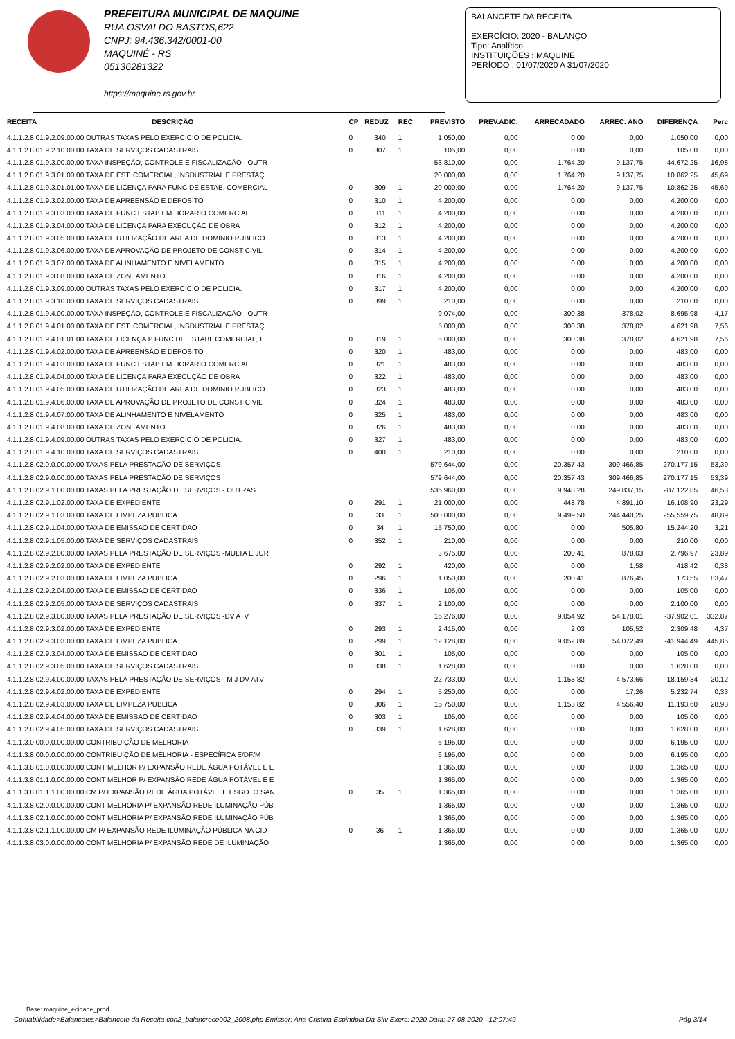PREFEITURA MUNICIPAL DE MAQUINE
RUA OSVALDO BASTOS,622
CNPJ: 94.436.342/0001-00
MAQUINÉ - RS
05136281322
https://maquine.rs.gov.br
BALANCETE DA RECEITA
EXERCÍCIO: 2020 - BALANÇO
Tipo: Analítico
INSTITUIÇÕES : MAQUINE
PERÍODO : 01/07/2020 A 31/07/2020
| RECEITA | DESCRIÇÃO | CP | REDUZ | REC | PREVISTO | PREV.ADIC. | ARRECADADO | ARREC. ANO | DIFERENÇA | Perc |
| --- | --- | --- | --- | --- | --- | --- | --- | --- | --- | --- |
| 4.1.1.2.8.01.9.2.09.00.00 OUTRAS TAXAS PELO EXERCICIO DE POLICIA. | | 0 | 340 | 1 | 1.050,00 | 0,00 | 0,00 | 0,00 | 1.050,00 | 0,00 |
| 4.1.1.2.8.01.9.2.10.00.00 TAXA DE SERVIÇOS CADASTRAIS | | 0 | 307 | 1 | 105,00 | 0,00 | 0,00 | 0,00 | 105,00 | 0,00 |
| 4.1.1.2.8.01.9.3.00.00.00 TAXA INSPEÇÃO, CONTROLE E FISCALIZAÇÃO - OUTR | | | | | 53.810,00 | 0,00 | 1.764,20 | 9.137,75 | 44.672,25 | 16,98 |
| 4.1.1.2.8.01.9.3.01.00.00 TAXA DE EST. COMERCIAL, INSDUSTRIAL E PRESTAÇ | | | | | 20.000,00 | 0,00 | 1.764,20 | 9.137,75 | 10.862,25 | 45,69 |
| 4.1.1.2.8.01.9.3.01.01.00 TAXA DE LICENÇA PARA FUNC DE ESTAB. COMERCIAL | | 0 | 309 | 1 | 20.000,00 | 0,00 | 1.764,20 | 9.137,75 | 10.862,25 | 45,69 |
| 4.1.1.2.8.01.9.3.02.00.00 TAXA DE APREENSÃO E DEPOSITO | | 0 | 310 | 1 | 4.200,00 | 0,00 | 0,00 | 0,00 | 4.200,00 | 0,00 |
| 4.1.1.2.8.01.9.3.03.00.00 TAXA DE FUNC ESTAB EM HORARIO COMERCIAL | | 0 | 311 | 1 | 4.200,00 | 0,00 | 0,00 | 0,00 | 4.200,00 | 0,00 |
| 4.1.1.2.8.01.9.3.04.00.00 TAXA DE LICENÇA PARA EXECUÇÃO DE OBRA | | 0 | 312 | 1 | 4.200,00 | 0,00 | 0,00 | 0,00 | 4.200,00 | 0,00 |
| 4.1.1.2.8.01.9.3.05.00.00 TAXA DE UTILIZAÇÃO DE AREA DE DOMINIO PUBLICO | | 0 | 313 | 1 | 4.200,00 | 0,00 | 0,00 | 0,00 | 4.200,00 | 0,00 |
| 4.1.1.2.8.01.9.3.06.00.00 TAXA DE APROVAÇÃO DE PROJETO DE CONST CIVIL | | 0 | 314 | 1 | 4.200,00 | 0,00 | 0,00 | 0,00 | 4.200,00 | 0,00 |
| 4.1.1.2.8.01.9.3.07.00.00 TAXA DE ALINHAMENTO E NIVELAMENTO | | 0 | 315 | 1 | 4.200,00 | 0,00 | 0,00 | 0,00 | 4.200,00 | 0,00 |
| 4.1.1.2.8.01.9.3.08.00.00 TAXA DE ZONEAMENTO | | 0 | 316 | 1 | 4.200,00 | 0,00 | 0,00 | 0,00 | 4.200,00 | 0,00 |
| 4.1.1.2.8.01.9.3.09.00.00 OUTRAS TAXAS PELO EXERCICIO DE POLICIA. | | 0 | 317 | 1 | 4.200,00 | 0,00 | 0,00 | 0,00 | 4.200,00 | 0,00 |
| 4.1.1.2.8.01.9.3.10.00.00 TAXA DE SERVIÇOS CADASTRAIS | | 0 | 399 | 1 | 210,00 | 0,00 | 0,00 | 0,00 | 210,00 | 0,00 |
| 4.1.1.2.8.01.9.4.00.00.00 TAXA INSPEÇÃO, CONTROLE E FISCALIZAÇÃO - OUTR | | | | | 9.074,00 | 0,00 | 300,38 | 378,02 | 8.695,98 | 4,17 |
| 4.1.1.2.8.01.9.4.01.00.00 TAXA DE EST. COMERCIAL, INSDUSTRIAL E PRESTAÇ | | | | | 5.000,00 | 0,00 | 300,38 | 378,02 | 4.621,98 | 7,56 |
| 4.1.1.2.8.01.9.4.01.01.00 TAXA DE LICENÇA P FUNC DE ESTABL COMERCIAL, I | | 0 | 319 | 1 | 5.000,00 | 0,00 | 300,38 | 378,02 | 4.621,98 | 7,56 |
| 4.1.1.2.8.01.9.4.02.00.00 TAXA DE APREENSÃO E DEPOSITO | | 0 | 320 | 1 | 483,00 | 0,00 | 0,00 | 0,00 | 483,00 | 0,00 |
| 4.1.1.2.8.01.9.4.03.00.00 TAXA DE FUNC ESTAB EM HORARIO COMERCIAL | | 0 | 321 | 1 | 483,00 | 0,00 | 0,00 | 0,00 | 483,00 | 0,00 |
| 4.1.1.2.8.01.9.4.04.00.00 TAXA DE LICENÇA PARA EXECUÇÃO DE OBRA | | 0 | 322 | 1 | 483,00 | 0,00 | 0,00 | 0,00 | 483,00 | 0,00 |
| 4.1.1.2.8.01.9.4.05.00.00 TAXA DE UTILIZAÇÃO DE AREA DE DOMINIO PUBLICO | | 0 | 323 | 1 | 483,00 | 0,00 | 0,00 | 0,00 | 483,00 | 0,00 |
| 4.1.1.2.8.01.9.4.06.00.00 TAXA DE APROVAÇÃO DE PROJETO DE CONST CIVIL | | 0 | 324 | 1 | 483,00 | 0,00 | 0,00 | 0,00 | 483,00 | 0,00 |
| 4.1.1.2.8.01.9.4.07.00.00 TAXA DE ALINHAMENTO E NIVELAMENTO | | 0 | 325 | 1 | 483,00 | 0,00 | 0,00 | 0,00 | 483,00 | 0,00 |
| 4.1.1.2.8.01.9.4.08.00.00 TAXA DE ZONEAMENTO | | 0 | 326 | 1 | 483,00 | 0,00 | 0,00 | 0,00 | 483,00 | 0,00 |
| 4.1.1.2.8.01.9.4.09.00.00 OUTRAS TAXAS PELO EXERCICIO DE POLICIA. | | 0 | 327 | 1 | 483,00 | 0,00 | 0,00 | 0,00 | 483,00 | 0,00 |
| 4.1.1.2.8.01.9.4.10.00.00 TAXA DE SERVIÇOS CADASTRAIS | | 0 | 400 | 1 | 210,00 | 0,00 | 0,00 | 0,00 | 210,00 | 0,00 |
| 4.1.1.2.8.02.0.0.00.00.00 TAXAS PELA PRESTAÇÃO DE SERVIÇOS | | | | | 579.644,00 | 0,00 | 20.357,43 | 309.466,85 | 270.177,15 | 53,39 |
| 4.1.1.2.8.02.9.0.00.00.00 TAXAS PELA PRESTAÇÃO DE SERVIÇOS | | | | | 579.644,00 | 0,00 | 20.357,43 | 309.466,85 | 270.177,15 | 53,39 |
| 4.1.1.2.8.02.9.1.00.00.00 TAXAS PELA PRESTAÇÃO DE SERVIÇOS - OUTRAS | | | | | 536.960,00 | 0,00 | 9.948,28 | 249.837,15 | 287.122,85 | 46,53 |
| 4.1.1.2.8.02.9.1.02.00.00 TAXA DE EXPEDIENTE | | 0 | 291 | 1 | 21.000,00 | 0,00 | 448,78 | 4.891,10 | 16.108,90 | 23,29 |
| 4.1.1.2.8.02.9.1.03.00.00 TAXA DE LIMPEZA PUBLICA | | 0 | 33 | 1 | 500.000,00 | 0,00 | 9.499,50 | 244.440,25 | 255.559,75 | 48,89 |
| 4.1.1.2.8.02.9.1.04.00.00 TAXA DE EMISSAO DE CERTIDAO | | 0 | 34 | 1 | 15.750,00 | 0,00 | 0,00 | 505,80 | 15.244,20 | 3,21 |
| 4.1.1.2.8.02.9.1.05.00.00 TAXA DE SERVIÇOS CADASTRAIS | | 0 | 352 | 1 | 210,00 | 0,00 | 0,00 | 0,00 | 210,00 | 0,00 |
| 4.1.1.2.8.02.9.2.00.00.00 TAXAS PELA PRESTAÇÃO DE SERVIÇOS -MULTA E JUR | | | | | 3.675,00 | 0,00 | 200,41 | 878,03 | 2.796,97 | 23,89 |
| 4.1.1.2.8.02.9.2.02.00.00 TAXA DE EXPEDIENTE | | 0 | 292 | 1 | 420,00 | 0,00 | 0,00 | 1,58 | 418,42 | 0,38 |
| 4.1.1.2.8.02.9.2.03.00.00 TAXA DE LIMPEZA PUBLICA | | 0 | 296 | 1 | 1.050,00 | 0,00 | 200,41 | 876,45 | 173,55 | 83,47 |
| 4.1.1.2.8.02.9.2.04.00.00 TAXA DE EMISSAO DE CERTIDAO | | 0 | 336 | 1 | 105,00 | 0,00 | 0,00 | 0,00 | 105,00 | 0,00 |
| 4.1.1.2.8.02.9.2.05.00.00 TAXA DE SERVIÇOS CADASTRAIS | | 0 | 337 | 1 | 2.100,00 | 0,00 | 0,00 | 0,00 | 2.100,00 | 0,00 |
| 4.1.1.2.8.02.9.3.00.00.00 TAXAS PELA PRESTAÇÃO DE SERVIÇOS -DV ATV | | | | | 16.276,00 | 0,00 | 9.054,92 | 54.178,01 | -37.902,01 | 332,87 |
| 4.1.1.2.8.02.9.3.02.00.00 TAXA DE EXPEDIENTE | | 0 | 293 | 1 | 2.415,00 | 0,00 | 2,03 | 105,52 | 2.309,48 | 4,37 |
| 4.1.1.2.8.02.9.3.03.00.00 TAXA DE LIMPEZA PUBLICA | | 0 | 299 | 1 | 12.128,00 | 0,00 | 9.052,89 | 54.072,49 | -41.944,49 | 445,85 |
| 4.1.1.2.8.02.9.3.04.00.00 TAXA DE EMISSAO DE CERTIDAO | | 0 | 301 | 1 | 105,00 | 0,00 | 0,00 | 0,00 | 105,00 | 0,00 |
| 4.1.1.2.8.02.9.3.05.00.00 TAXA DE SERVIÇOS CADASTRAIS | | 0 | 338 | 1 | 1.628,00 | 0,00 | 0,00 | 0,00 | 1.628,00 | 0,00 |
| 4.1.1.2.8.02.9.4.00.00.00 TAXAS PELA PRESTAÇÃO DE SERVIÇOS - M J DV ATV | | | | | 22.733,00 | 0,00 | 1.153,82 | 4.573,66 | 18.159,34 | 20,12 |
| 4.1.1.2.8.02.9.4.02.00.00 TAXA DE EXPEDIENTE | | 0 | 294 | 1 | 5.250,00 | 0,00 | 0,00 | 17,26 | 5.232,74 | 0,33 |
| 4.1.1.2.8.02.9.4.03.00.00 TAXA DE LIMPEZA PUBLICA | | 0 | 306 | 1 | 15.750,00 | 0,00 | 1.153,82 | 4.556,40 | 11.193,60 | 28,93 |
| 4.1.1.2.8.02.9.4.04.00.00 TAXA DE EMISSAO DE CERTIDAO | | 0 | 303 | 1 | 105,00 | 0,00 | 0,00 | 0,00 | 105,00 | 0,00 |
| 4.1.1.2.8.02.9.4.05.00.00 TAXA DE SERVIÇOS CADASTRAIS | | 0 | 339 | 1 | 1.628,00 | 0,00 | 0,00 | 0,00 | 1.628,00 | 0,00 |
| 4.1.1.3.0.00.0.0.00.00.00 CONTRIBUIÇÃO DE MELHORIA | | | | | 6.195,00 | 0,00 | 0,00 | 0,00 | 6.195,00 | 0,00 |
| 4.1.1.3.8.00.0.0.00.00.00 CONTRIBUIÇÃO DE MELHORIA - ESPECÍFICA E/DF/M | | | | | 6.195,00 | 0,00 | 0,00 | 0,00 | 6.195,00 | 0,00 |
| 4.1.1.3.8.01.0.0.00.00.00 CONT MELHOR P/ EXPANSÃO REDE ÁGUA POTÁVEL E E | | | | | 1.365,00 | 0,00 | 0,00 | 0,00 | 1.365,00 | 0,00 |
| 4.1.1.3.8.01.1.0.00.00.00 CONT MELHOR P/ EXPANSÃO REDE ÁGUA POTÁVEL E E | | | | | 1.365,00 | 0,00 | 0,00 | 0,00 | 1.365,00 | 0,00 |
| 4.1.1.3.8.01.1.1.00.00.00 CM P/ EXPANSÃO REDE ÁGUA POTÁVEL E ESGOTO SAN | | 0 | 35 | 1 | 1.365,00 | 0,00 | 0,00 | 0,00 | 1.365,00 | 0,00 |
| 4.1.1.3.8.02.0.0.00.00.00 CONT MELHORIA P/ EXPANSÃO REDE ILUMINAÇÃO PÚB | | | | | 1.365,00 | 0,00 | 0,00 | 0,00 | 1.365,00 | 0,00 |
| 4.1.1.3.8.02.1.0.00.00.00 CONT MELHORIA P/ EXPANSÃO REDE ILUMINAÇÃO PÚB | | | | | 1.365,00 | 0,00 | 0,00 | 0,00 | 1.365,00 | 0,00 |
| 4.1.1.3.8.02.1.1.00.00.00 CM P/ EXPANSÃO REDE ILUMINAÇÃO PÚBLICA NA CID | | 0 | 36 | 1 | 1.365,00 | 0,00 | 0,00 | 0,00 | 1.365,00 | 0,00 |
| 4.1.1.3.8.03.0.0.00.00.00 CONT MELHORIA P/ EXPANSÃO REDE DE ILUMINAÇÃO | | | | | 1.365,00 | 0,00 | 0,00 | 0,00 | 1.365,00 | 0,00 |
Base: maquine_ecidade_prod
Contabilidade>Balancetes>Balancete da Receita con2_balancrece002_2008.php Emissor: Ana Cristina Espindola Da Silv Exerc: 2020 Data: 27-08-2020 - 12:07:49 Pág 3/14